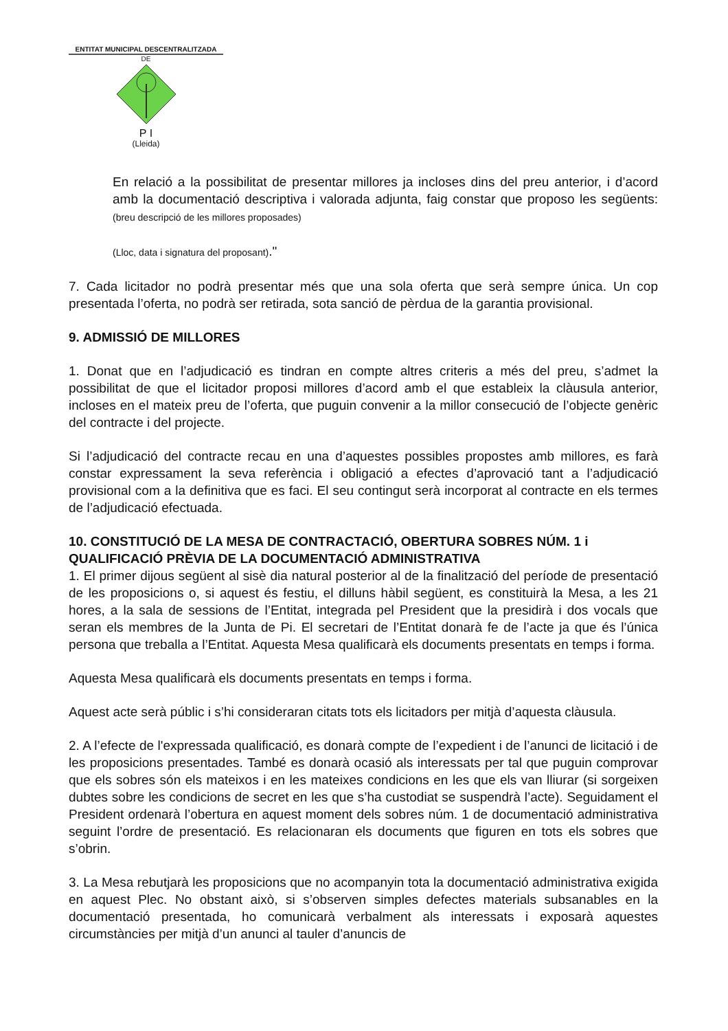ENTITAT MUNICIPAL DESCENTRALITZADA
DE
P I
(Lleida)
En relació a la possibilitat de presentar millores ja incloses dins del preu anterior, i d’acord amb la documentació descriptiva i valorada adjunta, faig constar que proposo les següents: (breu descripció de les millores proposades)
(Lloc, data i signatura del proposant)."
7. Cada licitador no podrà presentar més que una sola oferta que serà sempre única. Un cop presentada l’oferta, no podrà ser retirada, sota sanció de pèrdua de la garantia provisional.
9. ADMISSIÓ DE MILLORES
1. Donat que en l’adjudicació es tindran en compte altres criteris a més del preu, s’admet la possibilitat de que el licitador proposi millores d’acord amb el que estableix la clàusula anterior, incloses en el mateix preu de l’oferta, que puguin convenir a la millor consecució de l’objecte genèric del contracte i del projecte.
Si l’adjudicació del contracte recau en una d’aquestes possibles propostes amb millores, es farà constar expressament la seva referència i obligació a efectes d’aprovació tant a l’adjudicació provisional com a la definitiva que es faci. El seu contingut serà incorporat al contracte en els termes de l’adjudicació efectuada.
10. CONSTITUCIÓ DE LA MESA DE CONTRACTACIÓ, OBERTURA SOBRES NÚM. 1 i QUALIFICACIÓ PRÈVIA DE LA DOCUMENTACIÓ ADMINISTRATIVA
1. El primer dijous següent al sisè dia natural posterior al de la finalització del període de presentació de les proposicions o, si aquest és festiu, el dilluns hàbil següent, es constituirà la Mesa, a les 21 hores, a la sala de sessions de l’Entitat, integrada pel President que la presidirà i dos vocals que seran els membres de la Junta de Pi. El secretari de l’Entitat donarà fe de l’acte ja que és l’única persona que treballa a l’Entitat. Aquesta Mesa qualificarà els documents presentats en temps i forma.
Aquesta Mesa qualificarà els documents presentats en temps i forma.
Aquest acte serà públic i s’hi consideraran citats tots els licitadors per mitjà d’aquesta clàusula.
2. A l’efecte de l'expressada qualificació, es donarà compte de l’expedient i de l’anunci de licitació i de les proposicions presentades. També es donarà ocasió als interessats per tal que puguin comprovar que els sobres són els mateixos i en les mateixes condicions en les que els van lliurar (si sorgeixen dubtes sobre les condicions de secret en les que s’ha custodiat se suspendrà l’acte). Seguidament el President ordenarà l’obertura en aquest moment dels sobres núm. 1 de documentació administrativa seguint l’ordre de presentació. Es relacionaran els documents que figuren en tots els sobres que s’obrin.
3. La Mesa rebutjarà les proposicions que no acompanyin tota la documentació administrativa exigida en aquest Plec. No obstant això, si s’observen simples defectes materials subsanables en la documentació presentada, ho comunicarà verbalment als interessats i exposarà aquestes circumstàncies per mitjà d’un anunci al tauler d’anuncis de